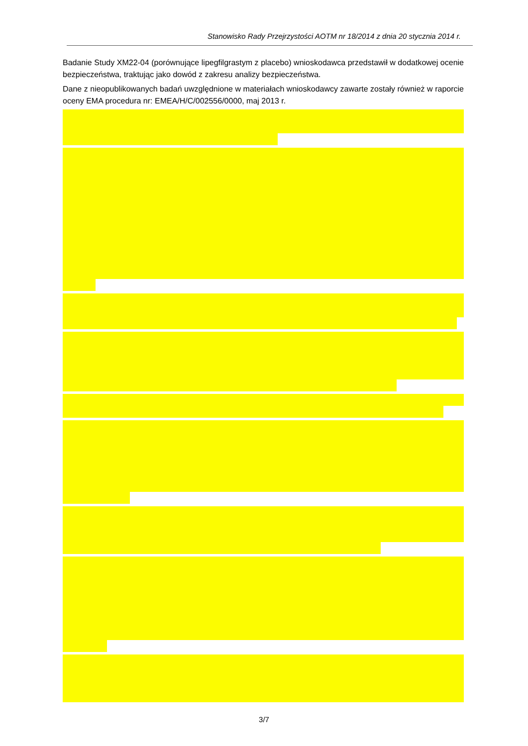Stanowisko Rady Przejrzystości AOTM nr 18/2014 z dnia 20 stycznia 2014 r.
Badanie Study XM22-04 (porównujące lipegfilgrastym z placebo) wnioskodawca przedstawił w dodatkowej ocenie bezpieczeństwa, traktując jako dowód z zakresu analizy bezpieczeństwa.
Dane z nieopublikowanych badań uwzględnione w materiałach wnioskodawcy zawarte zostały również w raporcie oceny EMA procedura nr: EMEA/H/C/002556/0000, maj 2013 r.
3/7